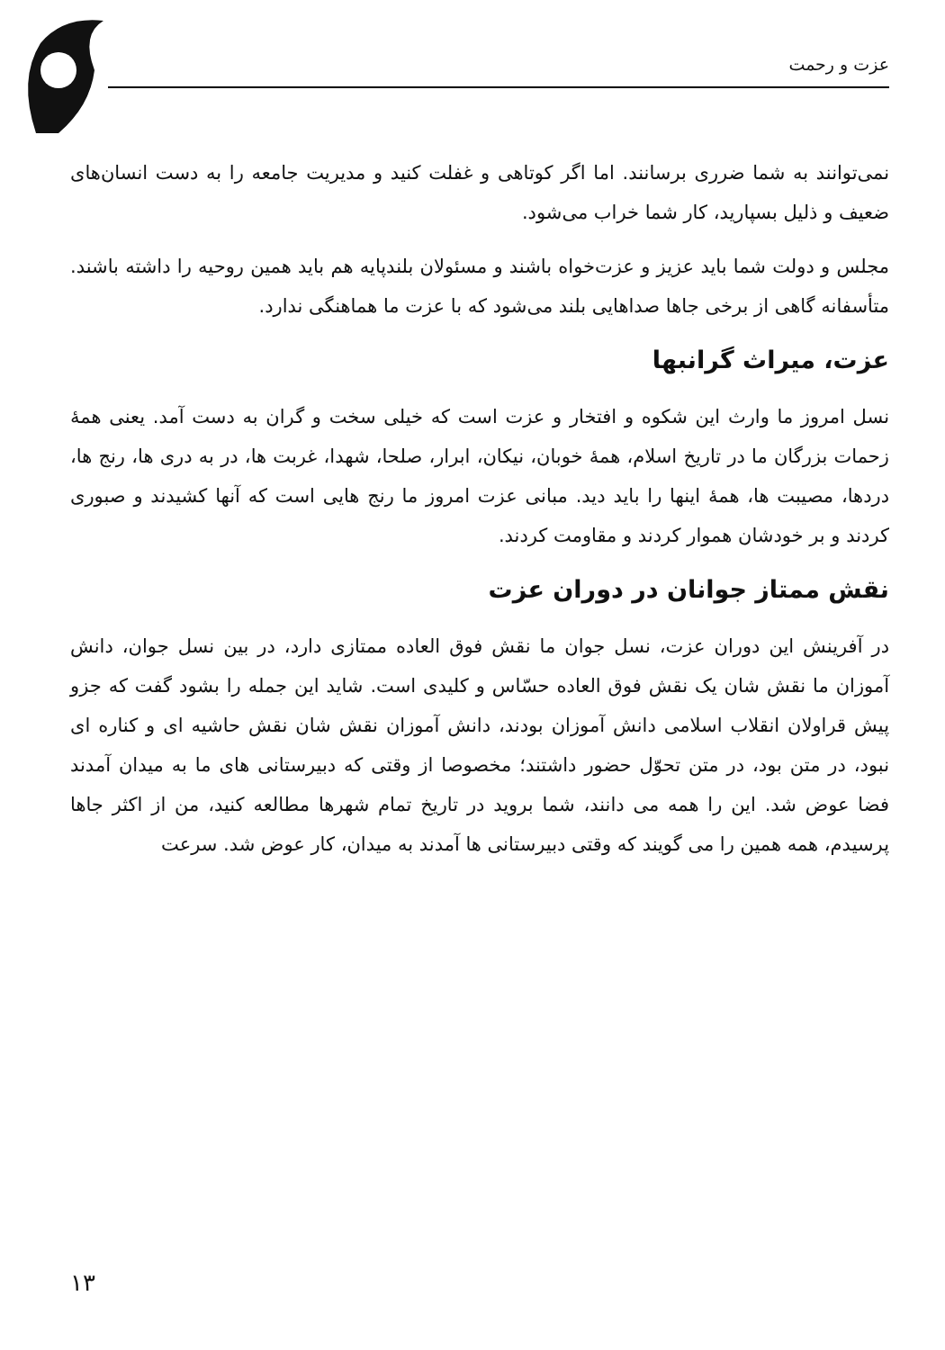عزت و رحمت
نمی‌توانند به شما ضرری برسانند. اما اگر کوتاهی و غفلت کنید و مدیریت جامعه را به دست انسان‌های ضعیف و ذلیل بسپارید، کار شما خراب می‌شود.
مجلس و دولت شما باید عزیز و عزت‌خواه باشند و مسئولان بلندپایه هم باید همین روحیه را داشته باشند. متأسفانه گاهی از برخی جاها صداهایی بلند می‌شود که با عزت ما هماهنگی ندارد.
عزت، میراث گرانبها
نسل امروز ما وارث این شکوه و افتخار و عزت است که خیلی سخت و گران به دست آمد. یعنی همهٔ زحمات بزرگان ما در تاریخ اسلام، همهٔ خوبان، نیکان، ابرار، صلحا، شهدا، غربت ها، در به دری ها، رنج ها، دردها، مصیبت ها، همهٔ اینها را باید دید. مبانی عزت امروز ما رنج هایی است که آنها کشیدند و صبوری کردند و بر خودشان هموار کردند و مقاومت کردند.
نقش ممتاز جوانان در دوران عزت
در آفرینش این دوران عزت، نسل جوان ما نقش فوق العاده ممتازی دارد، در بین نسل جوان، دانش آموزان ما نقش شان یک نقش فوق العاده حسّاس و کلیدی است. شاید این جمله را بشود گفت که جزو پیش قراولان انقلاب اسلامی دانش آموزان بودند، دانش آموزان نقش شان نقش حاشیه ای و کناره ای نبود، در متن بود، در متن تحوّل حضور داشتند؛ مخصوصا از وقتی که دبیرستانی های ما به میدان آمدند فضا عوض شد. این را همه می دانند، شما بروید در تاریخ تمام شهرها مطالعه کنید، من از اکثر جاها پرسیدم، همه همین را می گویند که وقتی دبیرستانی ها آمدند به میدان، کار عوض شد. سرعت
۱۳